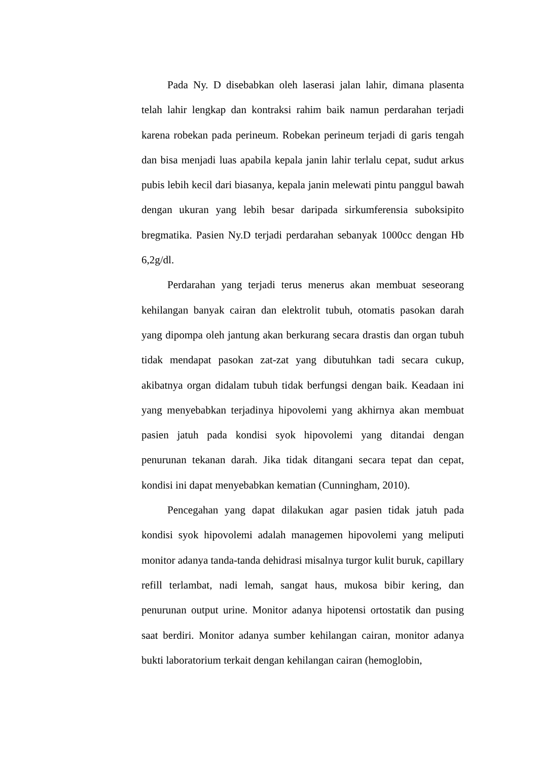Pada Ny. D disebabkan oleh laserasi jalan lahir, dimana plasenta telah lahir lengkap dan kontraksi rahim baik namun perdarahan terjadi karena robekan pada perineum. Robekan perineum terjadi di garis tengah dan bisa menjadi luas apabila kepala janin lahir terlalu cepat, sudut arkus pubis lebih kecil dari biasanya, kepala janin melewati pintu panggul bawah dengan ukuran yang lebih besar daripada sirkumferensia suboksipito bregmatika. Pasien Ny.D terjadi perdarahan sebanyak 1000cc dengan Hb 6,2g/dl.
Perdarahan yang terjadi terus menerus akan membuat seseorang kehilangan banyak cairan dan elektrolit tubuh, otomatis pasokan darah yang dipompa oleh jantung akan berkurang secara drastis dan organ tubuh tidak mendapat pasokan zat-zat yang dibutuhkan tadi secara cukup, akibatnya organ didalam tubuh tidak berfungsi dengan baik. Keadaan ini yang menyebabkan terjadinya hipovolemi yang akhirnya akan membuat pasien jatuh pada kondisi syok hipovolemi yang ditandai dengan penurunan tekanan darah. Jika tidak ditangani secara tepat dan cepat, kondisi ini dapat menyebabkan kematian (Cunningham, 2010).
Pencegahan yang dapat dilakukan agar pasien tidak jatuh pada kondisi syok hipovolemi adalah managemen hipovolemi yang meliputi monitor adanya tanda-tanda dehidrasi misalnya turgor kulit buruk, capillary refill terlambat, nadi lemah, sangat haus, mukosa bibir kering, dan penurunan output urine. Monitor adanya hipotensi ortostatik dan pusing saat berdiri. Monitor adanya sumber kehilangan cairan, monitor adanya bukti laboratorium terkait dengan kehilangan cairan (hemoglobin,